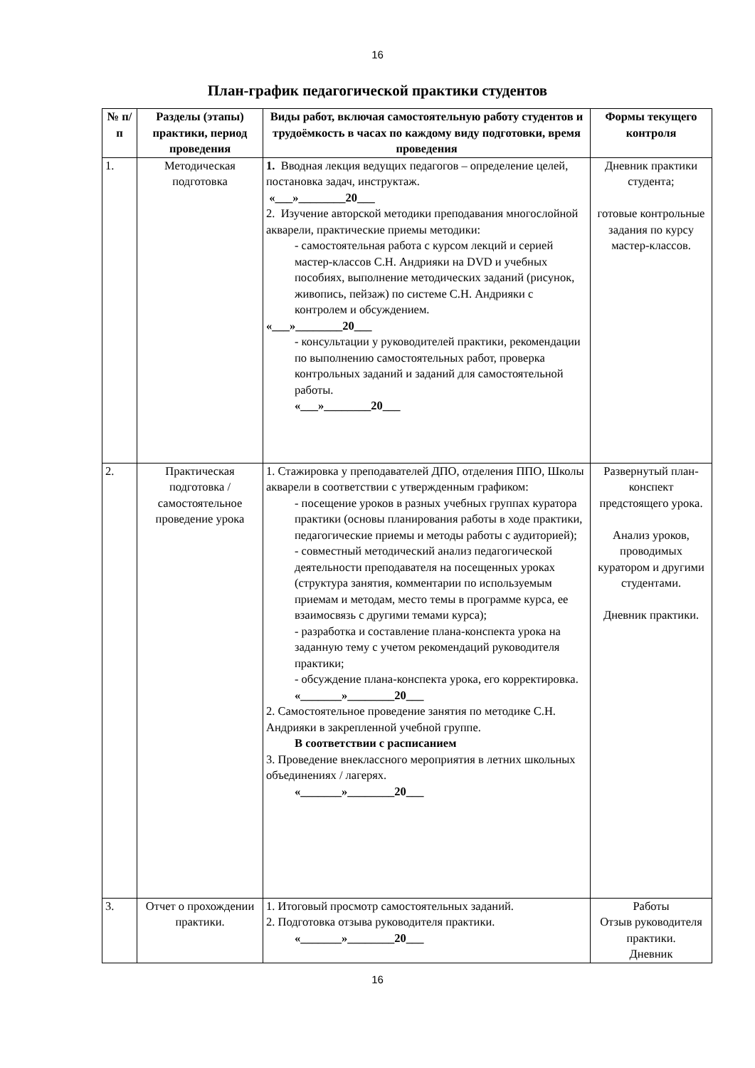16
План-график педагогической практики студентов
| № п/п | Разделы (этапы) практики, период проведения | Виды работ, включая самостоятельную работу студентов и трудоёмкость в часах по каждому виду подготовки, время проведения | Формы текущего контроля |
| --- | --- | --- | --- |
| 1. | Методическая подготовка | 1. Вводная лекция ведущих педагогов – определение целей, постановка задач, инструктаж. «___»________20___ 2. Изучение авторской методики преподавания многослойной акварели, практические приемы методики: - самостоятельная работа с курсом лекций и серией мастер-классов С.Н. Андрияки на DVD и учебных пособиях, выполнение методических заданий (рисунок, живопись, пейзаж) по системе С.Н. Андрияки с контролем и обсуждением. «___»________20___ - консультации у руководителей практики, рекомендации по выполнению самостоятельных работ, проверка контрольных заданий и заданий для самостоятельной работы. «___»________20___ | Дневник практики студента; готовые контрольные задания по курсу мастер-классов. |
| 2. | Практическая подготовка / самостоятельное проведение урока | 1. Стажировка у преподавателей ДПО, отделения ППО, Школы акварели в соответствии с утвержденным графиком: - посещение уроков в разных учебных группах куратора практики (основы планирования работы в ходе практики, педагогические приемы и методы работы с аудиторией); - совместный методический анализ педагогической деятельности преподавателя на посещенных уроках (структура занятия, комментарии по используемым приемам и методам, место темы в программе курса, ее взаимосвязь с другими темами курса); - разработка и составление плана-конспекта урока на заданную тему с учетом рекомендаций руководителя практики; - обсуждение плана-конспекта урока, его корректировка. «_______»________20___ 2. Самостоятельное проведение занятия по методике С.Н. Андрияки в закрепленной учебной группе. В соответствии с расписанием 3. Проведение внеклассного мероприятия в летних школьных объединениях / лагерях. «_______»________20___ | Развернутый план-конспект предстоящего урока. Анализ уроков, проводимых куратором и другими студентами. Дневник практики. |
| 3. | Отчет о прохождении практики. | 1. Итоговый просмотр самостоятельных заданий. 2. Подготовка отзыва руководителя практики. «_______»________20___ | Работы Отзыв руководителя практики. Дневник |
16